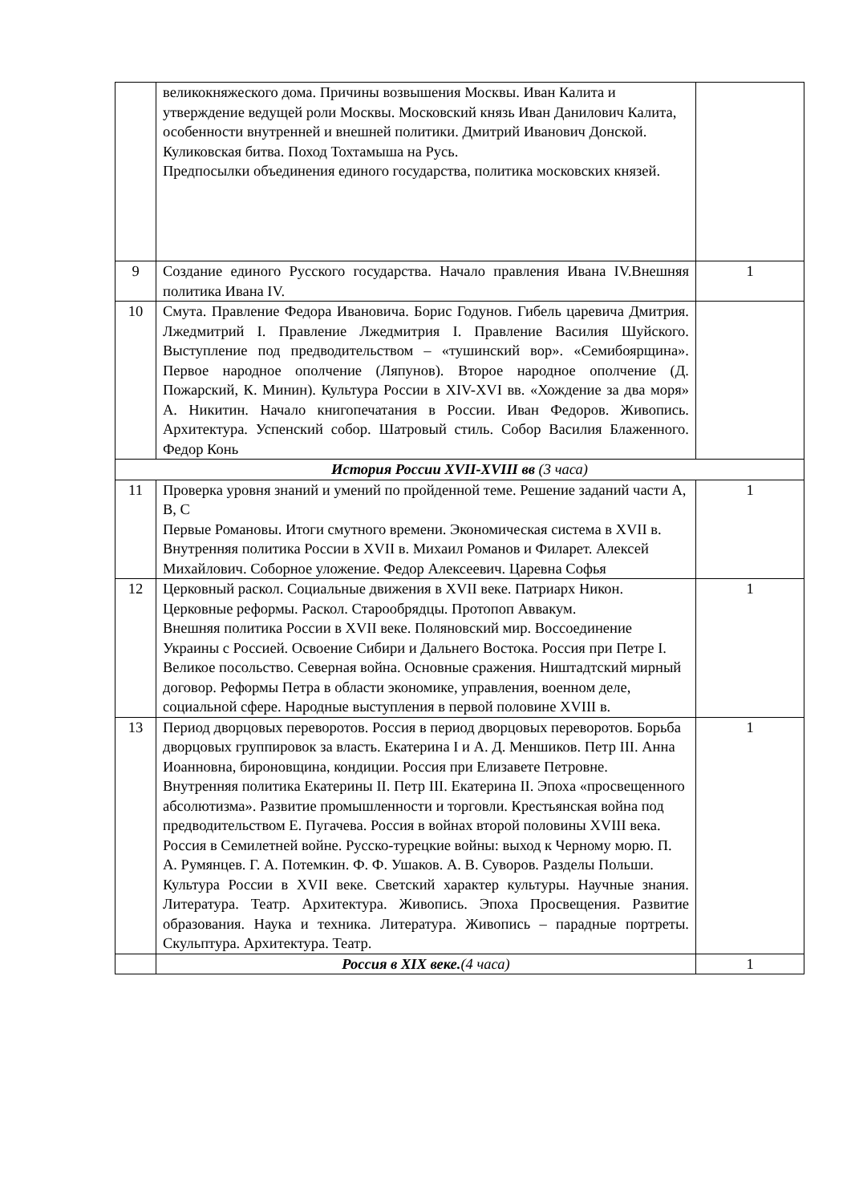| | великокняжеского дома. Причины возвышения Москвы. Иван Калита и утверждение ведущей роли Москвы. Московский князь Иван Данилович Калита, особенности внутренней и внешней политики. Дмитрий Иванович Донской. Куликовская битва. Поход Тохтамыша на Русь. Предпосылки объединения единого государства, политика московских князей. | |
| 9 | Создание единого Русского государства. Начало правления Ивана IV.Внешняя политика Ивана IV. | 1 |
| 10 | Смута. Правление Федора Ивановича. Борис Годунов. Гибель царевича Дмитрия. Лжедмитрий I. Правление Лжедмитрия I. Правление Василия Шуйского. Выступление под предводительством – «тушинский вор». «Семибоярщина». Первое народное ополчение (Ляпунов). Второе народное ополчение (Д. Пожарский, К. Минин). Культура России в XIV-XVI вв. «Хождение за два моря» А. Никитин. Начало книгопечатания в России. Иван Федоров. Живопись. Архитектура. Успенский собор. Шатровый стиль. Собор Василия Блаженного. Федор Конь | |
| История России XVII-XVIII вв (3 часа) | | |
| 11 | Проверка уровня знаний и умений по пройденной теме. Решение заданий части А, В, С Первые Романовы. Итоги смутного времени. Экономическая система в XVII в. Внутренняя политика России в XVII в. Михаил Романов и Филарет. Алексей Михайлович. Соборное уложение. Федор Алексеевич. Царевна Софья | 1 |
| 12 | Церковный раскол. Социальные движения в XVII веке. Патриарх Никон. Церковные реформы. Раскол. Старообрядцы. Протопоп Аввакум. Внешняя политика России в XVII веке. Поляновский мир. Воссоединение Украины с Россией. Освоение Сибири и Дальнего Востока. Россия при Петре I. Великое посольство. Северная война. Основные сражения. Ништадтский мирный договор. Реформы Петра в области экономике, управления, военном деле, социальной сфере. Народные выступления в первой половине XVIII в. | 1 |
| 13 | Период дворцовых переворотов. Россия в период дворцовых переворотов. Борьба дворцовых группировок за власть. Екатерина I и А. Д. Меншиков. Петр III. Анна Иоанновна, бироновщина, кондиции. Россия при Елизавете Петровне. Внутренняя политика Екатерины II. Петр III. Екатерина II. Эпоха «просвещенного абсолютизма». Развитие промышленности и торговли. Крестьянская война под предводительством Е. Пугачева. Россия в войнах второй половины XVIII века. Россия в Семилетней войне. Русско-турецкие войны: выход к Черному морю. П. А. Румянцев. Г. А. Потемкин. Ф. Ф. Ушаков. А. В. Суворов. Разделы Польши. Культура России в XVII веке. Светский характер культуры. Научные знания. Литература. Театр. Архитектура. Живопись. Эпоха Просвещения. Развитие образования. Наука и техника. Литература. Живопись – парадные портреты. Скульптура. Архитектура. Театр. | 1 |
| | Россия в XIX веке. (4 часа) | 1 |